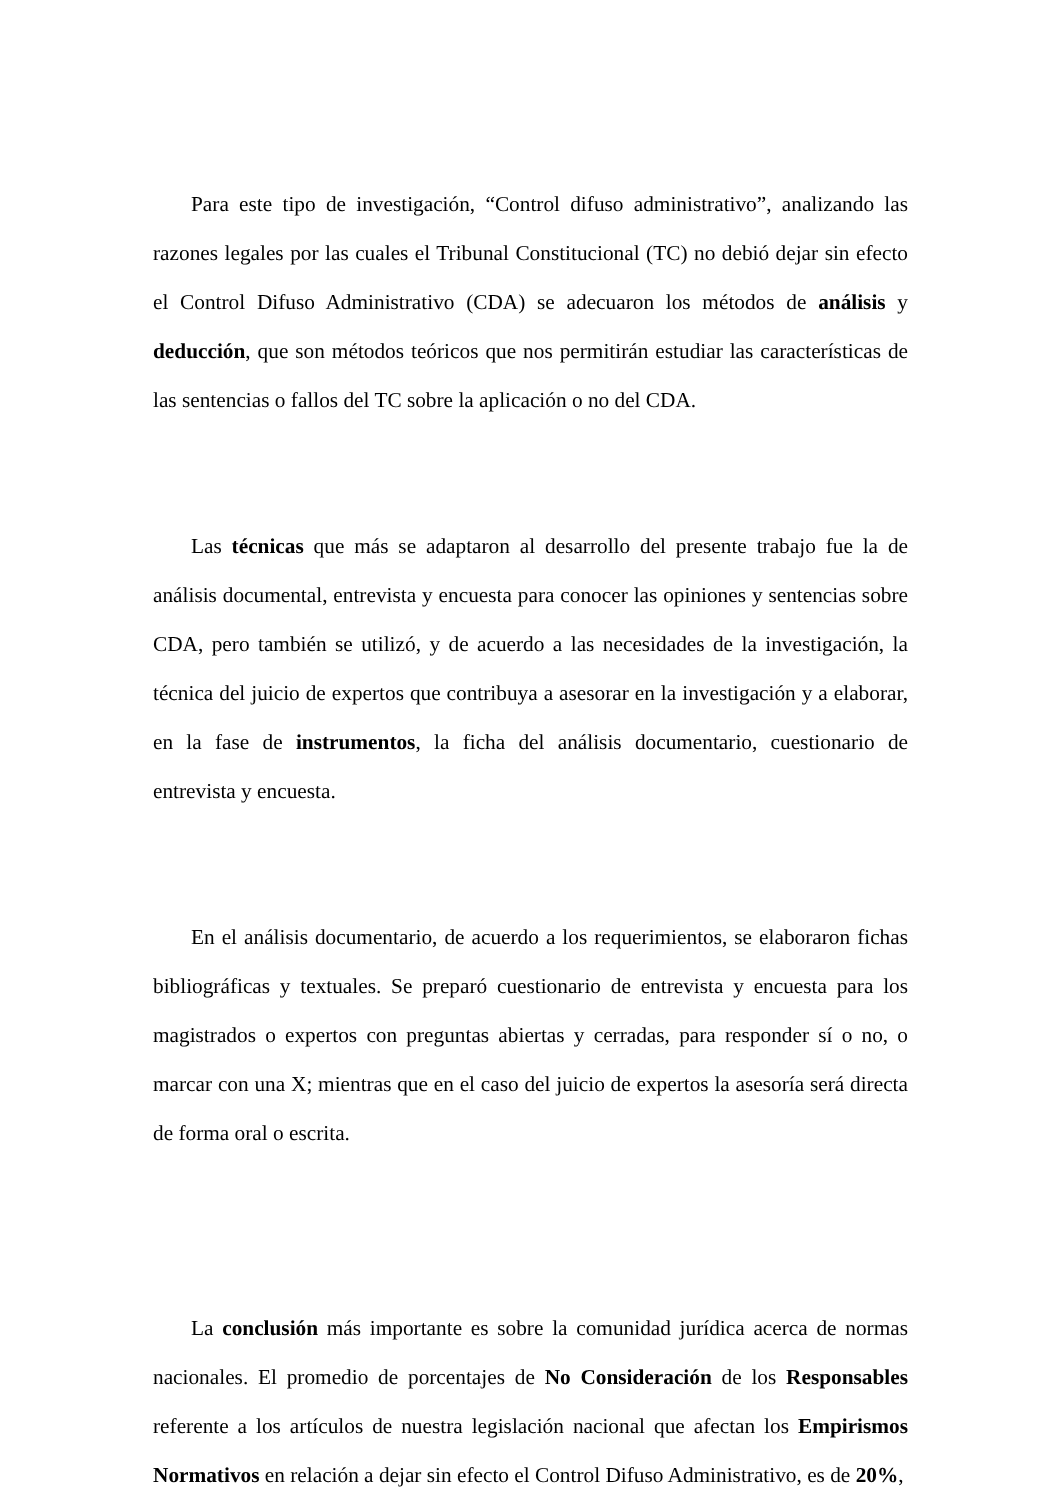Para este tipo de investigación, “Control difuso administrativo”, analizando las razones legales por las cuales el Tribunal Constitucional (TC) no debió dejar sin efecto el Control Difuso Administrativo (CDA) se adecuaron los métodos de análisis y deducción, que son métodos teóricos que nos permitirán estudiar las características de las sentencias o fallos del TC sobre la aplicación o no del CDA.
Las técnicas que más se adaptaron al desarrollo del presente trabajo fue la de análisis documental, entrevista y encuesta para conocer las opiniones y sentencias sobre CDA, pero también se utilizó, y de acuerdo a las necesidades de la investigación, la técnica del juicio de expertos que contribuya a asesorar en la investigación y a elaborar, en la fase de instrumentos, la ficha del análisis documentario, cuestionario de entrevista y encuesta.
En el análisis documentario, de acuerdo a los requerimientos, se elaboraron fichas bibliográficas y textuales. Se preparó cuestionario de entrevista y encuesta para los magistrados o expertos con preguntas abiertas y cerradas, para responder sí o no, o marcar con una X; mientras que en el caso del juicio de expertos la asesoría será directa de forma oral o escrita.
La conclusión más importante es sobre la comunidad jurídica acerca de normas nacionales. El promedio de porcentajes de No Consideración de los Responsables referente a los artículos de nuestra legislación nacional que afectan los Empirismos Normativos en relación a dejar sin efecto el Control Difuso Administrativo, es de 20%,